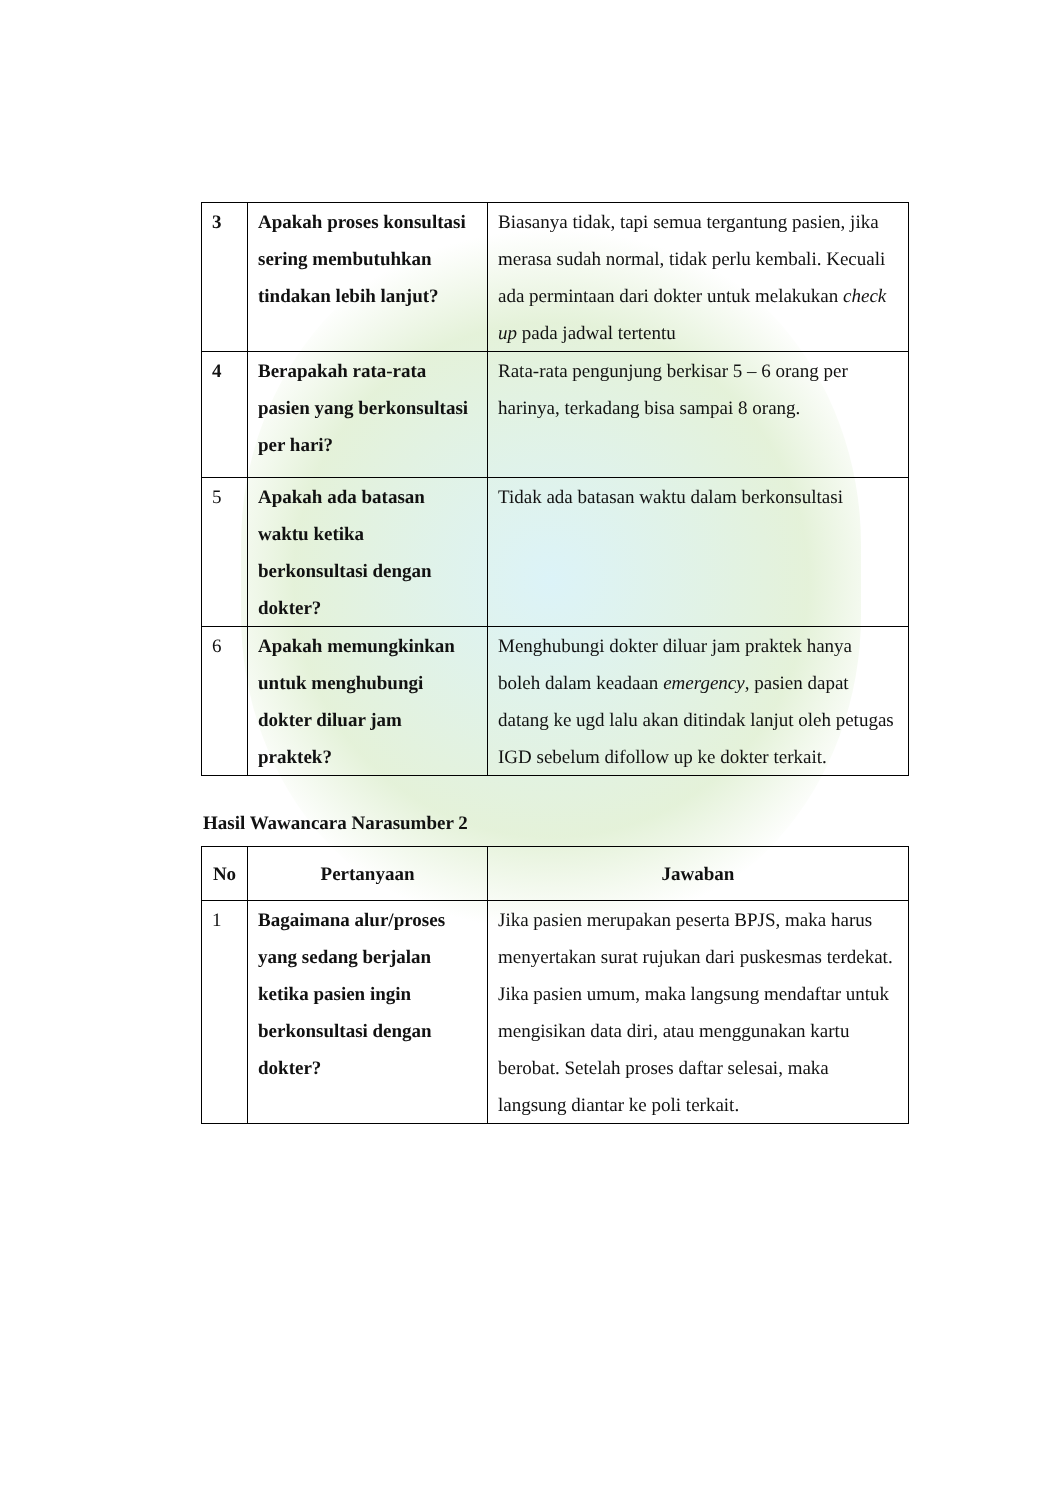| 3 | Apakah proses konsultasi sering membutuhkan tindakan lebih lanjut? | Biasanya tidak, tapi semua tergantung pasien, jika merasa sudah normal, tidak perlu kembali. Kecuali ada permintaan dari dokter untuk melakukan check up pada jadwal tertentu |
| 4 | Berapakah rata-rata pasien yang berkonsultasi per hari? | Rata-rata pengunjung berkisar 5 – 6 orang per harinya, terkadang bisa sampai 8 orang. |
| 5 | Apakah ada batasan waktu ketika berkonsultasi dengan dokter? | Tidak ada batasan waktu dalam berkonsultasi |
| 6 | Apakah memungkinkan untuk menghubungi dokter diluar jam praktek? | Menghubungi dokter diluar jam praktek hanya boleh dalam keadaan emergency , pasien dapat datang ke ugd lalu akan ditindak lanjut oleh petugas IGD sebelum difollow up ke dokter terkait. |
Hasil Wawancara Narasumber 2
| No | Pertanyaan | Jawaban |
| --- | --- | --- |
| 1 | Bagaimana alur/proses yang sedang berjalan ketika pasien ingin berkonsultasi dengan dokter? | Jika pasien merupakan peserta BPJS, maka harus menyertakan surat rujukan dari puskesmas terdekat. Jika pasien umum, maka langsung mendaftar untuk mengisikan data diri, atau menggunakan kartu berobat. Setelah proses daftar selesai, maka langsung diantar ke poli terkait. |